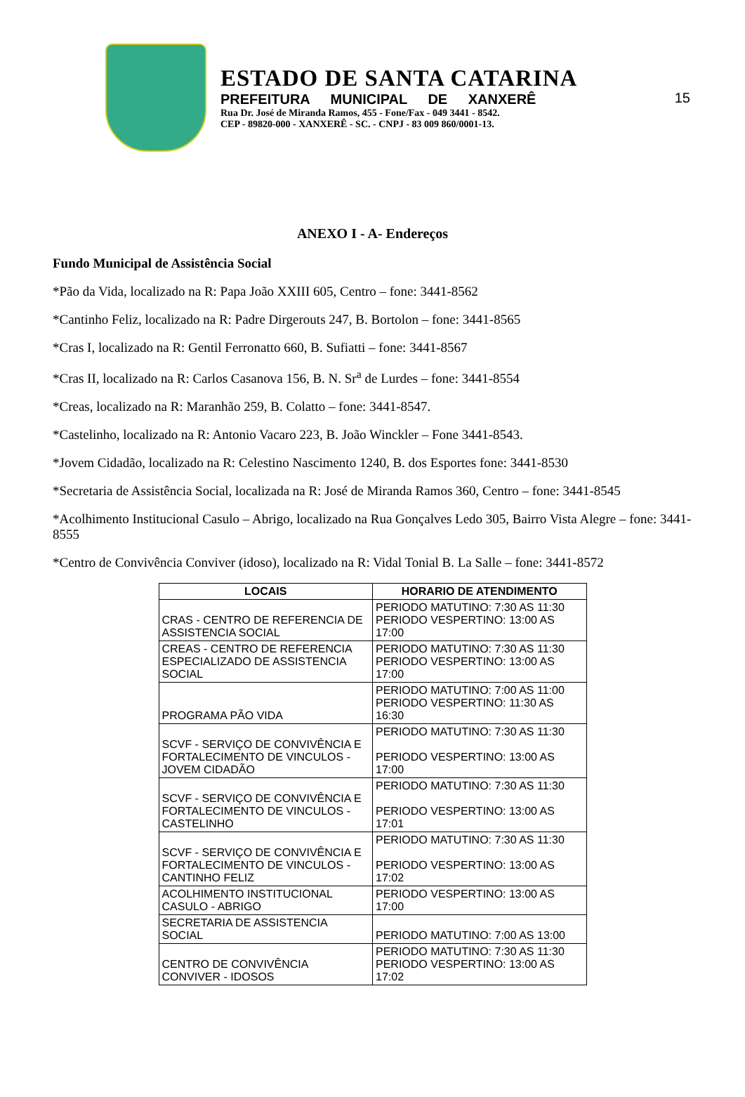15
ESTADO DE SANTA CATARINA
PREFEITURA MUNICIPAL DE XANXERÊ
Rua Dr. José de Miranda Ramos, 455 - Fone/Fax - 049 3441 - 8542.
CEP - 89820-000 - XANXERÊ - SC. - CNPJ - 83 009 860/0001-13.
ANEXO I - A- Endereços
Fundo Municipal de Assistência Social
*Pão da Vida, localizado na R: Papa João XXIII 605, Centro – fone: 3441-8562
*Cantinho Feliz, localizado na R: Padre Dirgerouts 247, B. Bortolon – fone: 3441-8565
*Cras I, localizado na R: Gentil Ferronatto 660, B. Sufiatti – fone: 3441-8567
*Cras II, localizado na R: Carlos Casanova 156, B. N. Sr<sup>a</sup> de Lurdes – fone: 3441-8554
*Creas, localizado na R: Maranhão 259, B. Colatto – fone: 3441-8547.
*Castelinho, localizado na R: Antonio Vacaro 223, B. João Winckler – Fone 3441-8543.
*Jovem Cidadão, localizado na R: Celestino Nascimento 1240, B. dos Esportes fone: 3441-8530
*Secretaria de Assistência Social, localizada na R: José de Miranda Ramos 360, Centro – fone: 3441-8545
*Acolhimento Institucional Casulo – Abrigo, localizado na Rua Gonçalves Ledo 305, Bairro Vista Alegre – fone: 3441-8555
*Centro de Convivência Conviver (idoso), localizado na R: Vidal Tonial B. La Salle – fone: 3441-8572
| LOCAIS | HORARIO DE ATENDIMENTO |
| --- | --- |
| CRAS - CENTRO DE REFERENCIA DE ASSISTENCIA SOCIAL | PERIODO MATUTINO: 7:30 AS 11:30 PERIODO VESPERTINO: 13:00 AS 17:00 |
| CREAS - CENTRO DE REFERENCIA ESPECIALIZADO DE ASSISTENCIA SOCIAL | PERIODO MATUTINO: 7:30 AS 11:30 PERIODO VESPERTINO: 13:00 AS 17:00 |
| PROGRAMA PÃO VIDA | PERIODO MATUTINO: 7:00 AS 11:00 PERIODO VESPERTINO: 11:30 AS 16:30 |
| SCVF - SERVIÇO DE CONVIVÊNCIA E FORTALECIMENTO DE VINCULOS - JOVEM CIDADÃO | PERIODO MATUTINO: 7:30 AS 11:30 PERIODO VESPERTINO: 13:00 AS 17:00 |
| SCVF - SERVIÇO DE CONVIVÊNCIA E FORTALECIMENTO DE VINCULOS - CASTELINHO | PERIODO MATUTINO: 7:30 AS 11:30 PERIODO VESPERTINO: 13:00 AS 17:01 |
| SCVF - SERVIÇO DE CONVIVÊNCIA E FORTALECIMENTO DE VINCULOS - CANTINHO FELIZ | PERIODO MATUTINO: 7:30 AS 11:30 PERIODO VESPERTINO: 13:00 AS 17:02 |
| ACOLHIMENTO INSTITUCIONAL CASULO - ABRIGO | PERIODO VESPERTINO: 13:00 AS 17:00 |
| SECRETARIA DE ASSISTENCIA SOCIAL | PERIODO MATUTINO: 7:00 AS 13:00 |
| CENTRO DE CONVIVÊNCIA CONVIVER - IDOSOS | PERIODO MATUTINO: 7:30 AS 11:30 PERIODO VESPERTINO: 13:00 AS 17:02 |